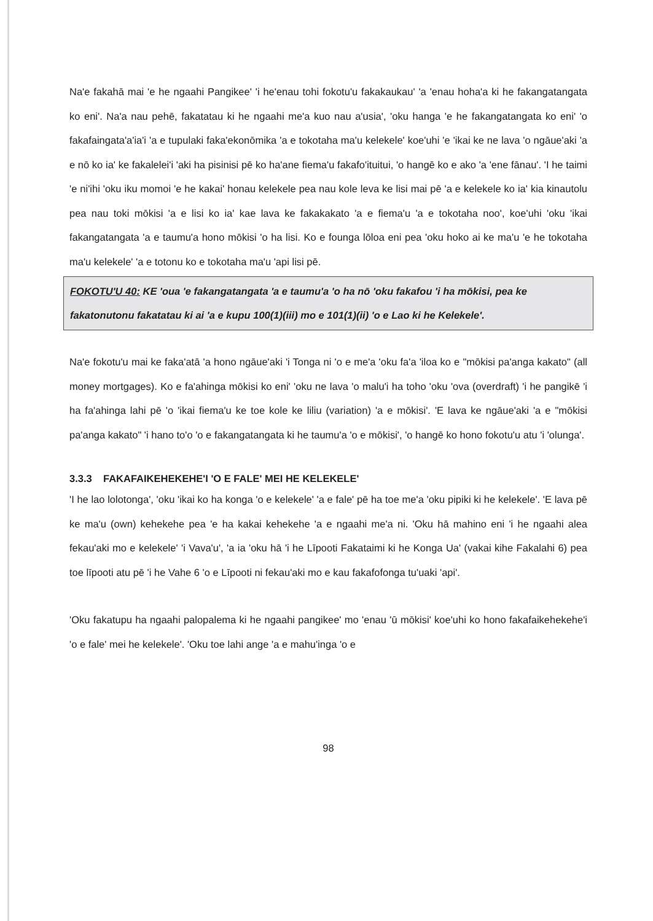Na'e fakahā mai 'e he ngaahi Pangikee' 'i he'enau tohi fokotu'u fakakaukau' 'a 'enau hoha'a ki he fakangatangata ko eni'. Na'a nau pehē, fakatatau ki he ngaahi me'a kuo nau a'usia', 'oku hanga 'e he fakangatangata ko eni' 'o fakafaingata'a'ia'i 'a e tupulaki faka'ekonōmika 'a e tokotaha ma'u kelekele' koe'uhi 'e 'ikai ke ne lava 'o ngāue'aki 'a e nō ko ia' ke fakalelei'i 'aki ha pisinisi pē ko ha'ane fiema'u fakafo'ituitui, 'o hangē ko e ako 'a 'ene fānau'. 'I he taimi 'e ni'ihi 'oku iku momoi 'e he kakai' honau kelekele pea nau kole leva ke lisi mai pē 'a e kelekele ko ia' kia kinautolu pea nau toki mōkisi 'a e lisi ko ia' kae lava ke fakakakato 'a e fiema'u 'a e tokotaha noo', koe'uhi 'oku 'ikai fakangatangata 'a e taumu'a hono mōkisi 'o ha lisi. Ko e founga lōloa eni pea 'oku hoko ai ke ma'u 'e he tokotaha ma'u kelekele' 'a e totonu ko e tokotaha ma'u 'api lisi pē.
FOKOTU'U 40: KE 'oua 'e fakangatangata 'a e taumu'a 'o ha nō 'oku fakafou 'i ha mōkisi, pea ke fakatonutonu fakatatau ki ai 'a e kupu 100(1)(iii) mo e 101(1)(ii) 'o e Lao ki he Kelekele'.
Na'e fokotu'u mai ke faka'atā 'a hono ngāue'aki 'i Tonga ni 'o e me'a 'oku fa'a 'iloa ko e "mōkisi pa'anga kakato" (all money mortgages). Ko e fa'ahinga mōkisi ko eni' 'oku ne lava 'o malu'i ha toho 'oku 'ova (overdraft) 'i he pangikē 'i ha fa'ahinga lahi pē 'o 'ikai fiema'u ke toe kole ke liliu (variation) 'a e mōkisi'. 'E lava ke ngāue'aki 'a e "mōkisi pa'anga kakato" 'i hano to'o 'o e fakangatangata ki he taumu'a 'o e mōkisi', 'o hangē ko hono fokotu'u atu 'i 'olunga'.
3.3.3 FAKAFAIKEHEKEHE'I 'O E FALE' MEI HE KELEKELE'
'I he lao lolotonga', 'oku 'ikai ko ha konga 'o e kelekele' 'a e fale' pē ha toe me'a 'oku pipiki ki he kelekele'. 'E lava pē ke ma'u (own) kehekehe pea 'e ha kakai kehekehe 'a e ngaahi me'a ni. 'Oku hā mahino eni 'i he ngaahi alea fekau'aki mo e kelekele' 'i Vava'u', 'a ia 'oku hā 'i he Līpooti Fakataimi ki he Konga Ua' (vakai kihe Fakalahi 6) pea toe līpooti atu pē 'i he Vahe 6 'o e Līpooti ni fekau'aki mo e kau fakafofonga tu'uaki 'api'.
'Oku fakatupu ha ngaahi palopalema ki he ngaahi pangikee' mo 'enau 'ū mōkisi' koe'uhi ko hono fakafaikehekehe'i 'o e fale' mei he kelekele'. 'Oku toe lahi ange 'a e mahu'inga 'o e
98